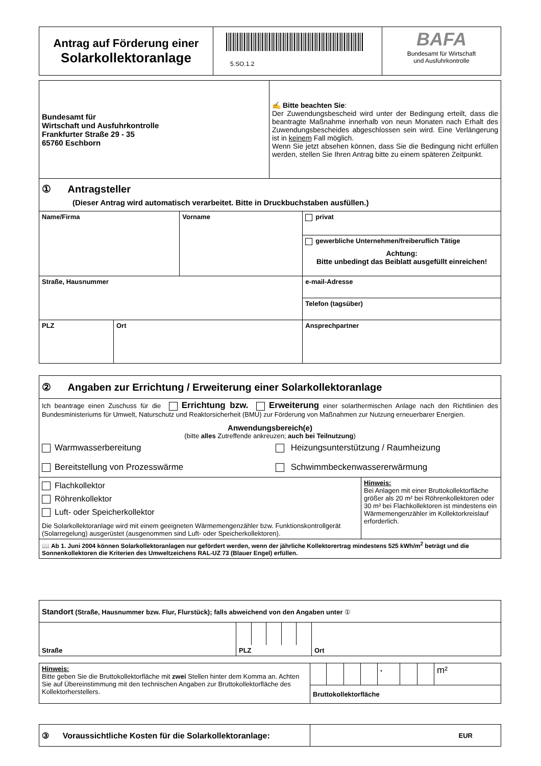| Antrag auf Förderung einer Solarkollektoranlage | 5.SO.1.2 | BAFA Bundesamt für Wirtschaft und Ausfuhrkontrolle |
| Bundesamt für Wirtschaft und Ausfuhrkontrolle Frankfurter Straße 29 - 35 65760 Eschborn | ✍ Bitte beachten Sie : Der Zuwendungsbescheid wird unter der Bedingung erteilt, dass die beantragte Maßnahme innerhalb von neun Monaten nach Erhalt des Zuwendungsbescheides abgeschlossen sein wird. Eine Verlängerung ist in keinem Fall möglich. Wenn Sie jetzt absehen können, dass Sie die Bedingung nicht erfüllen werden, stellen Sie Ihren Antrag bitte zu einem späteren Zeitpunkt. |
| ① Antragsteller (Dieser Antrag wird automatisch verarbeitet. Bitte in Druckbuchstaben ausfüllen.) | | | |
| Name/Firma | | Vorname | privat |
| | | | gewerbliche Unternehmen/freiberuflich Tätige Achtung: Bitte unbedingt das Beiblatt ausgefüllt einreichen! |
| Straße, Hausnummer | | | e-mail-Adresse |
| | | | Telefon (tagsüber) |
| PLZ | Ort | | Ansprechpartner |
| ② Angaben zur Errichtung / Erweiterung einer Solarkollektoranlage |
| Ich beantrage einen Zuschuss für die Errichtung bzw. Erweiterung einer solarthermischen Anlage nach den Richtlinien des Bundesministeriums für Umwelt, Naturschutz und Reaktorsicherheit (BMU) zur Förderung von Maßnahmen zur Nutzung erneuerbarer Energien. Anwendungsbereich(e) (bitte alles Zutreffende ankreuzen; auch bei Teilnutzung ) Warmwasserbereitung Heizungsunterstützung / Raumheizung Bereitstellung von Prozesswärme Schwimmbeckenwassererwärmung |
| Flachkollektor Röhrenkollektor Luft- oder Speicherkollektor Die Solarkollektoranlage wird mit einem geeigneten Wärmemengenzähler bzw. Funktionskontrollgerät (Solarregelung) ausgerüstet (ausgenommen sind Luft- oder Speicherkollektoren). | Hinweis: Bei Anlagen mit einer Bruttokollektorfläche größer als 20 m² bei Röhrenkollektoren oder 30 m² bei Flachkollektoren ist mindestens ein Wärmemengenzähler im Kollektorkreislauf erforderlich. |
| 📖 Ab 1. Juni 2004 können Solarkollektoranlagen nur gefördert werden, wenn der jährliche Kollektorertrag mindestens 525 kWh/m<sup>2</sup> beträgt und die Sonnenkollektoren die Kriterien des Umweltzeichens RAL-UZ 73 (Blauer Engel) erfüllen. | |
| Standort (Straße, Hausnummer bzw. Flur, Flurstück); falls abweichend von den Angaben unter ① | | | | | | |
| Straße | PLZ | | | | | Ort |
| Hinweis: Bitte geben Sie die Bruttokollektorfläche mit zwei Stellen hinter dem Komma an. Achten Sie auf Übereinstimmung mit den technischen Angaben zur Bruttokollektorfläche des Kollektorherstellers. | / / / / / , / / / m² / / Bruttokollektorfläche / / / / / / / / |
| ③ Voraussichtliche Kosten für die Solarkollektoranlage: | EUR |